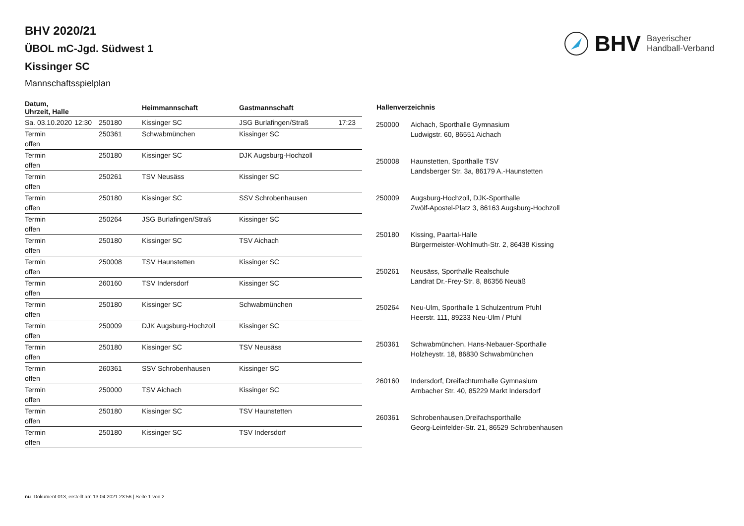BHV Bayerischer
Handball-Verband
BHV 2020/21
ÜBOL mC-Jgd. Südwest 1
Kissinger SC
Mannschaftsspielplan
| Datum, Uhrzeit, Halle | | | Heimmannschaft | Gastmannschaft | |
| --- | --- | --- | --- | --- | --- |
| Sa. 03.10.2020 | 12:30 | 250180 | Kissinger SC | JSG Burlafingen/Straß | 17:23 |
| Termin offen | | 250361 | Schwabmünchen | Kissinger SC | |
| Termin offen | | 250180 | Kissinger SC | DJK Augsburg-Hochzoll | |
| Termin offen | | 250261 | TSV Neusäss | Kissinger SC | |
| Termin offen | | 250180 | Kissinger SC | SSV Schrobenhausen | |
| Termin offen | | 250264 | JSG Burlafingen/Straß | Kissinger SC | |
| Termin offen | | 250180 | Kissinger SC | TSV Aichach | |
| Termin offen | | 250008 | TSV Haunstetten | Kissinger SC | |
| Termin offen | | 260160 | TSV Indersdorf | Kissinger SC | |
| Termin offen | | 250180 | Kissinger SC | Schwabmünchen | |
| Termin offen | | 250009 | DJK Augsburg-Hochzoll | Kissinger SC | |
| Termin offen | | 250180 | Kissinger SC | TSV Neusäss | |
| Termin offen | | 260361 | SSV Schrobenhausen | Kissinger SC | |
| Termin offen | | 250000 | TSV Aichach | Kissinger SC | |
| Termin offen | | 250180 | Kissinger SC | TSV Haunstetten | |
| Termin offen | | 250180 | Kissinger SC | TSV Indersdorf | |
| Hallenverzeichnis | |
| --- | --- |
| 250000 | Aichach, Sporthalle Gymnasium Ludwigstr. 60, 86551 Aichach |
| 250008 | Haunstetten, Sporthalle TSV Landsberger Str. 3a, 86179 A.-Haunstetten |
| 250009 | Augsburg-Hochzoll, DJK-Sporthalle Zwölf-Apostel-Platz 3, 86163 Augsburg-Hochzoll |
| 250180 | Kissing, Paartal-Halle Bürgermeister-Wohlmuth-Str. 2, 86438 Kissing |
| 250261 | Neusäss, Sporthalle Realschule Landrat Dr.-Frey-Str. 8, 86356 Neuäß |
| 250264 | Neu-Ulm, Sporthalle 1 Schulzentrum Pfuhl Heerstr. 111, 89233 Neu-Ulm / Pfuhl |
| 250361 | Schwabmünchen, Hans-Nebauer-Sporthalle Holzheystr. 18, 86830 Schwabmünchen |
| 260160 | Indersdorf, Dreifachturnhalle Gymnasium Arnbacher Str. 40, 85229 Markt Indersdorf |
| 260361 | Schrobenhausen,Dreifachsporthalle Georg-Leinfelder-Str. 21, 86529 Schrobenhausen |
nu .Dokument 013, erstellt am 13.04.2021 23:56 | Seite 1 von 2